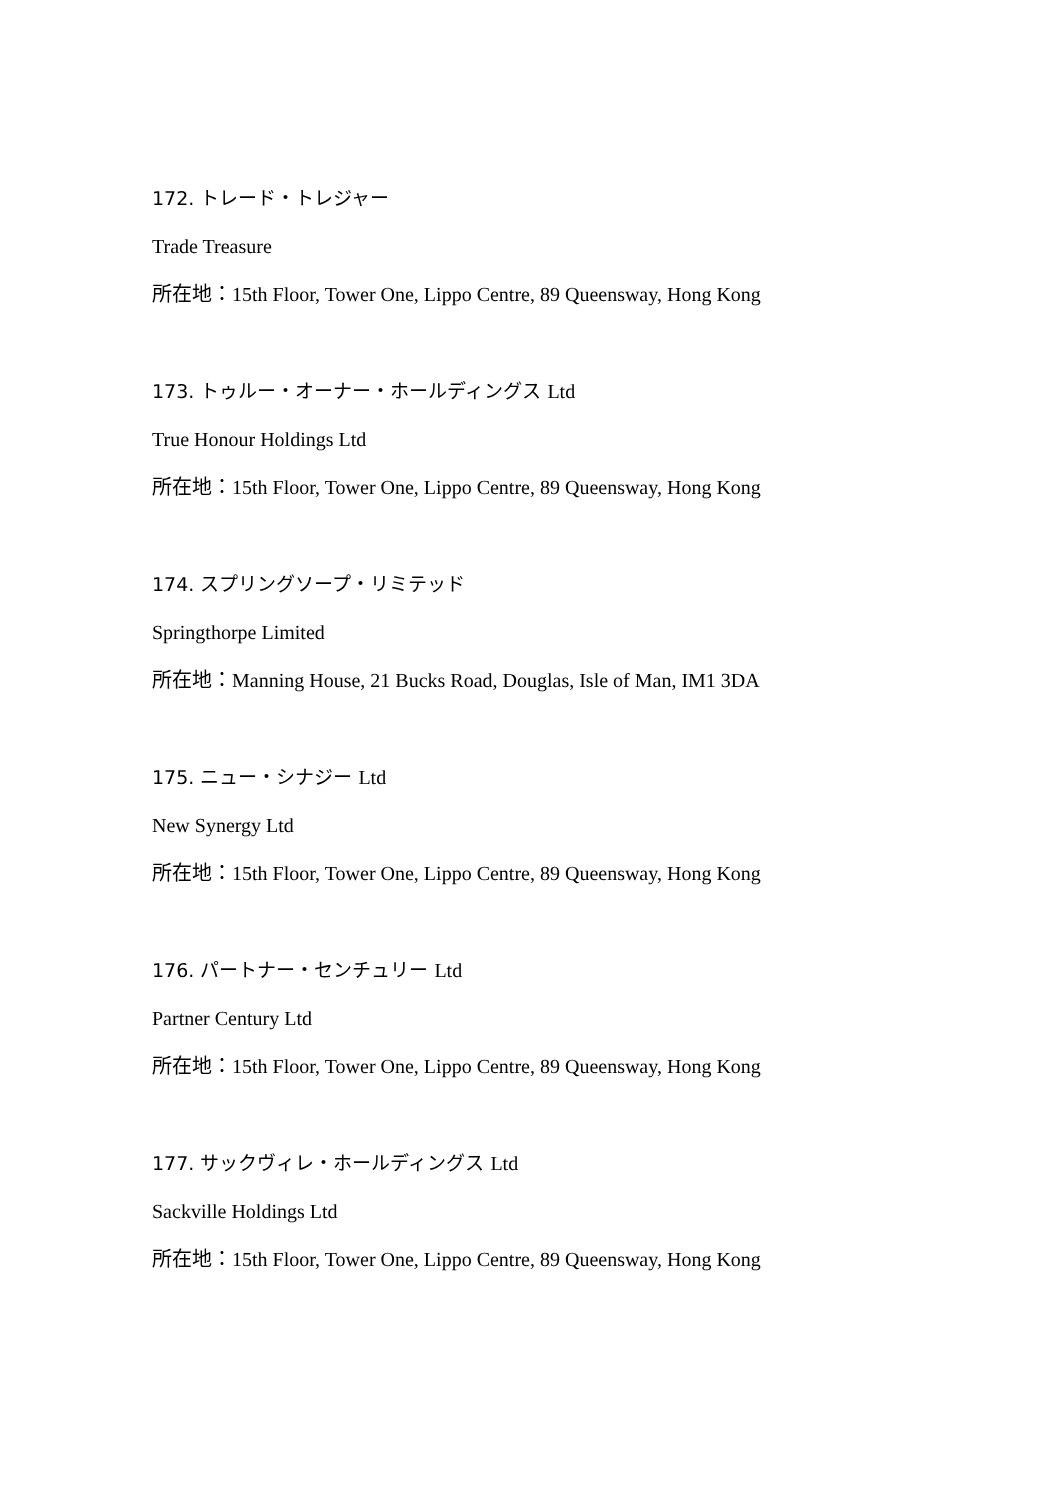172. トレード・トレジャー
Trade Treasure
所在地：15th Floor, Tower One, Lippo Centre, 89 Queensway, Hong Kong
173. トゥルー・オーナー・ホールディングス Ltd
True Honour Holdings Ltd
所在地：15th Floor, Tower One, Lippo Centre, 89 Queensway, Hong Kong
174. スプリングソープ・リミテッド
Springthorpe Limited
所在地：Manning House, 21 Bucks Road, Douglas, Isle of Man, IM1 3DA
175. ニュー・シナジー Ltd
New Synergy Ltd
所在地：15th Floor, Tower One, Lippo Centre, 89 Queensway, Hong Kong
176. パートナー・センチュリー Ltd
Partner Century Ltd
所在地：15th Floor, Tower One, Lippo Centre, 89 Queensway, Hong Kong
177. サックヴィレ・ホールディングス Ltd
Sackville Holdings Ltd
所在地：15th Floor, Tower One, Lippo Centre, 89 Queensway, Hong Kong